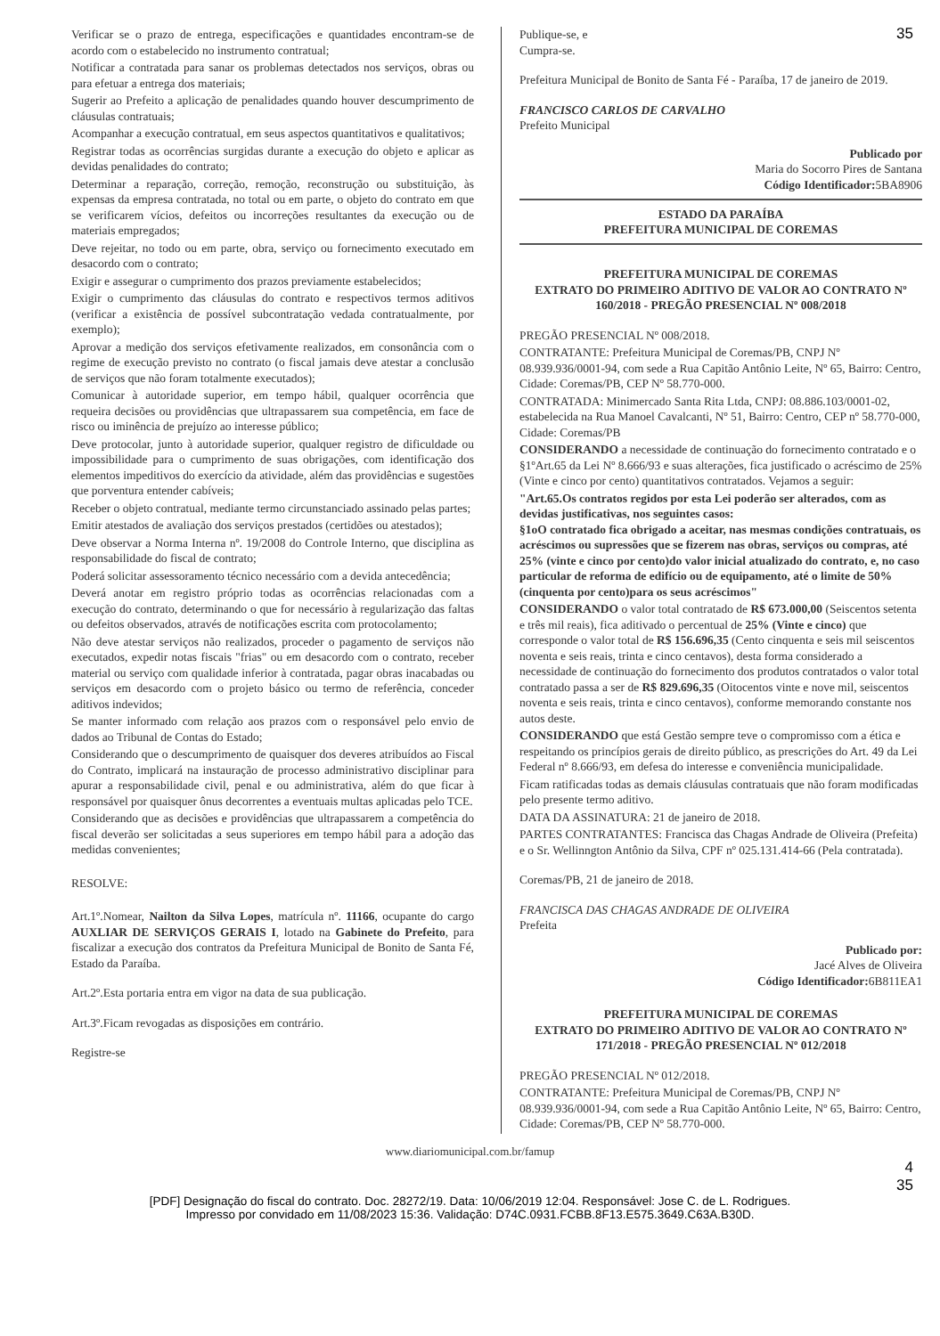35
Verificar se o prazo de entrega, especificações e quantidades encontram-se de acordo com o estabelecido no instrumento contratual;
Notificar a contratada para sanar os problemas detectados nos serviços, obras ou para efetuar a entrega dos materiais;
Sugerir ao Prefeito a aplicação de penalidades quando houver descumprimento de cláusulas contratuais;
Acompanhar a execução contratual, em seus aspectos quantitativos e qualitativos;
Registrar todas as ocorrências surgidas durante a execução do objeto e aplicar as devidas penalidades do contrato;
Determinar a reparação, correção, remoção, reconstrução ou substituição, às expensas da empresa contratada, no total ou em parte, o objeto do contrato em que se verificarem vícios, defeitos ou incorreções resultantes da execução ou de materiais empregados;
Deve rejeitar, no todo ou em parte, obra, serviço ou fornecimento executado em desacordo com o contrato;
Exigir e assegurar o cumprimento dos prazos previamente estabelecidos;
Exigir o cumprimento das cláusulas do contrato e respectivos termos aditivos (verificar a existência de possível subcontratação vedada contratualmente, por exemplo);
Aprovar a medição dos serviços efetivamente realizados, em consonância com o regime de execução previsto no contrato (o fiscal jamais deve atestar a conclusão de serviços que não foram totalmente executados);
Comunicar à autoridade superior, em tempo hábil, qualquer ocorrência que requeira decisões ou providências que ultrapassarem sua competência, em face de risco ou iminência de prejuízo ao interesse público;
Deve protocolar, junto à autoridade superior, qualquer registro de dificuldade ou impossibilidade para o cumprimento de suas obrigações, com identificação dos elementos impeditivos do exercício da atividade, além das providências e sugestões que porventura entender cabíveis;
Receber o objeto contratual, mediante termo circunstanciado assinado pelas partes;
Emitir atestados de avaliação dos serviços prestados (certidões ou atestados);
Deve observar a Norma Interna nº. 19/2008 do Controle Interno, que disciplina as responsabilidade do fiscal de contrato;
Poderá solicitar assessoramento técnico necessário com a devida antecedência;
Deverá anotar em registro próprio todas as ocorrências relacionadas com a execução do contrato, determinando o que for necessário à regularização das faltas ou defeitos observados, através de notificações escrita com protocolamento;
Não deve atestar serviços não realizados, proceder o pagamento de serviços não executados, expedir notas fiscais "frias" ou em desacordo com o contrato, receber material ou serviço com qualidade inferior à contratada, pagar obras inacabadas ou serviços em desacordo com o projeto básico ou termo de referência, conceder aditivos indevidos;
Se manter informado com relação aos prazos com o responsável pelo envio de dados ao Tribunal de Contas do Estado;
Considerando que o descumprimento de quaisquer dos deveres atribuídos ao Fiscal do Contrato, implicará na instauração de processo administrativo disciplinar para apurar a responsabilidade civil, penal e ou administrativa, além do que ficar à responsável por quaisquer ônus decorrentes a eventuais multas aplicadas pelo TCE.
Considerando que as decisões e providências que ultrapassarem a competência do fiscal deverão ser solicitadas a seus superiores em tempo hábil para a adoção das medidas convenientes;
RESOLVE:
Art.1º.Nomear, Nailton da Silva Lopes, matrícula nº. 11166, ocupante do cargo AUXLIAR DE SERVIÇOS GERAIS I, lotado na Gabinete do Prefeito, para fiscalizar a execução dos contratos da Prefeitura Municipal de Bonito de Santa Fé, Estado da Paraíba.
Art.2º.Esta portaria entra em vigor na data de sua publicação.
Art.3º.Ficam revogadas as disposições em contrário.
Registre-se
Publique-se, e
Cumpra-se.
Prefeitura Municipal de Bonito de Santa Fé - Paraíba, 17 de janeiro de 2019.
FRANCISCO CARLOS DE CARVALHO
Prefeito Municipal
Publicado por
Maria do Socorro Pires de Santana
Código Identificador: 5BA8906
ESTADO DA PARAÍBA
PREFEITURA MUNICIPAL DE COREMAS
PREFEITURA MUNICIPAL DE COREMAS
EXTRATO DO PRIMEIRO ADITIVO DE VALOR AO CONTRATO Nº 160/2018 - PREGÃO PRESENCIAL Nº 008/2018
PREGÃO PRESENCIAL Nº 008/2018.
CONTRATANTE: Prefeitura Municipal de Coremas/PB, CNPJ Nº 08.939.936/0001-94, com sede a Rua Capitão Antônio Leite, Nº 65, Bairro: Centro, Cidade: Coremas/PB, CEP Nº 58.770-000.
CONTRATADA: Minimercado Santa Rita Ltda, CNPJ: 08.886.103/0001-02, estabelecida na Rua Manoel Cavalcanti, Nº 51, Bairro: Centro, CEP nº 58.770-000, Cidade: Coremas/PB
CONSIDERANDO a necessidade de continuação do fornecimento contratado e o §1ºArt.65 da Lei Nº 8.666/93 e suas alterações, fica justificado o acréscimo de 25% (Vinte e cinco por cento) quantitativos contratados. Vejamos a seguir:
"Art.65.Os contratos regidos por esta Lei poderão ser alterados, com as devidas justificativas, nos seguintes casos:
§1oO contratado fica obrigado a aceitar, nas mesmas condições contratuais, os acréscimos ou supressões que se fizerem nas obras, serviços ou compras, até 25% (vinte e cinco por cento)do valor inicial atualizado do contrato, e, no caso particular de reforma de edifício ou de equipamento, até o limite de 50% (cinquenta por cento)para os seus acréscimos"
CONSIDERANDO o valor total contratado de R$ 673.000,00 (Seiscentos setenta e três mil reais), fica aditivado o percentual de 25% (Vinte e cinco) que corresponde o valor total de R$ 156.696,35 (Cento cinquenta e seis mil seiscentos noventa e seis reais, trinta e cinco centavos), desta forma considerado a necessidade de continuação do fornecimento dos produtos contratados o valor total contratado passa a ser de R$ 829.696,35 (Oitocentos vinte e nove mil, seiscentos noventa e seis reais, trinta e cinco centavos), conforme memorando constante nos autos deste.
CONSIDERANDO que está Gestão sempre teve o compromisso com a ética e respeitando os princípios gerais de direito público, as prescrições do Art. 49 da Lei Federal nº 8.666/93, em defesa do interesse e conveniência municipalidade.
Ficam ratificadas todas as demais cláusulas contratuais que não foram modificadas pelo presente termo aditivo.
DATA DA ASSINATURA: 21 de janeiro de 2018.
PARTES CONTRATANTES: Francisca das Chagas Andrade de Oliveira (Prefeita) e o Sr. Wellinngton Antônio da Silva, CPF nº 025.131.414-66 (Pela contratada).
Coremas/PB, 21 de janeiro de 2018.
FRANCISCA DAS CHAGAS ANDRADE DE OLIVEIRA
Prefeita
Publicado por:
Jacé Alves de Oliveira
Código Identificador: 6B811EA1
PREFEITURA MUNICIPAL DE COREMAS
EXTRATO DO PRIMEIRO ADITIVO DE VALOR AO CONTRATO Nº 171/2018 - PREGÃO PRESENCIAL Nº 012/2018
PREGÃO PRESENCIAL Nº 012/2018.
CONTRATANTE: Prefeitura Municipal de Coremas/PB, CNPJ Nº 08.939.936/0001-94, com sede a Rua Capitão Antônio Leite, Nº 65, Bairro: Centro, Cidade: Coremas/PB, CEP Nº 58.770-000.
www.diariomunicipal.com.br/famup
4
35
[PDF] Designação do fiscal do contrato. Doc. 28272/19. Data: 10/06/2019 12:04. Responsável: Jose C. de L. Rodrigues.
Impresso por convidado em 11/08/2023 15:36. Validação: D74C.0931.FCBB.8F13.E575.3649.C63A.B30D.